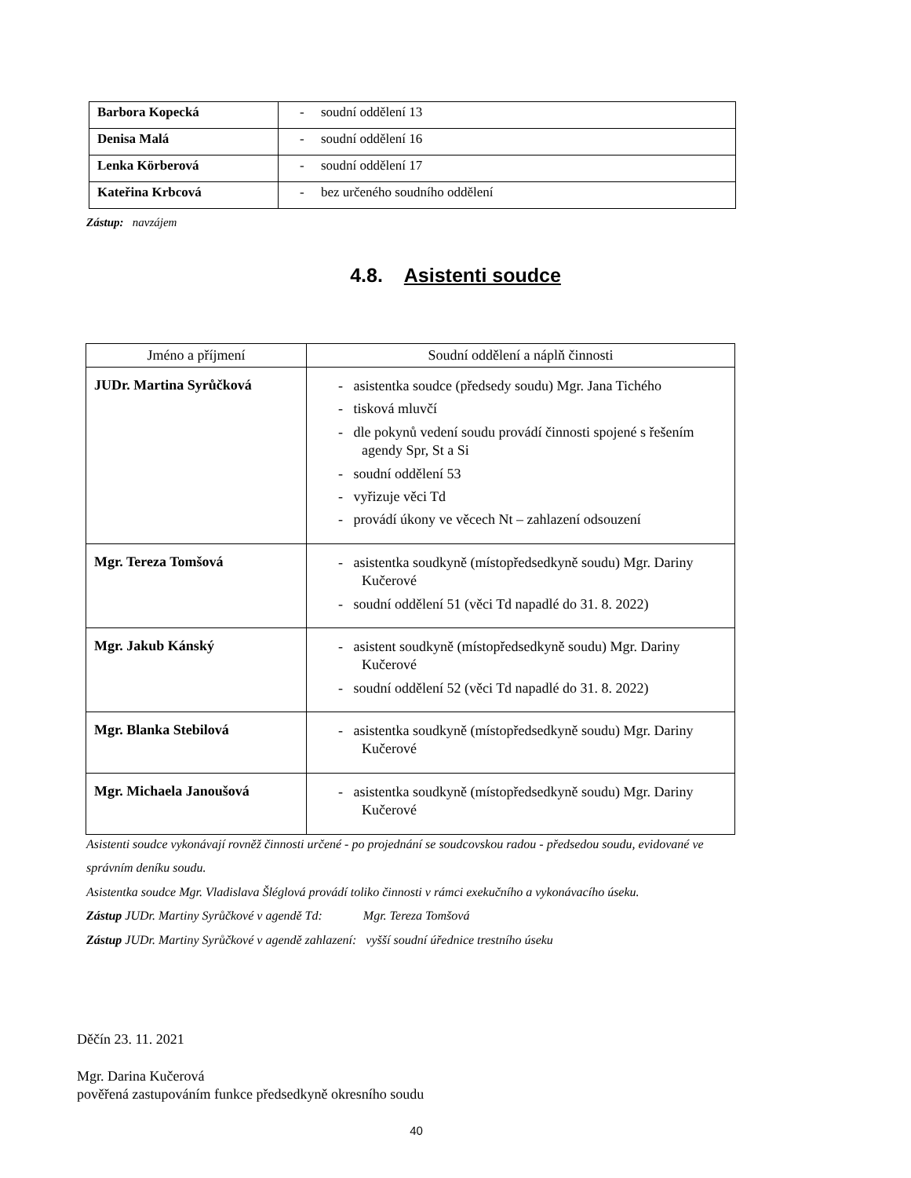| Barbora Kopecká | - soudní oddělení 13 |
| Denisa Malá | - soudní oddělení 16 |
| Lenka Körberová | - soudní oddělení 17 |
| Kateřina Krbcová | - bez určeného soudního oddělení |
Zástup: navzájem
4.8. Asistenti soudce
| Jméno a příjmení | Soudní oddělení a náplň činnosti |
| --- | --- |
| JUDr. Martina Syrůčková | - asistentka soudce (předsedy soudu) Mgr. Jana Tichého - tisková mluvčí - dle pokynů vedení soudu provádí činnosti spojené s řešením agendy Spr, St a Si - soudní oddělení 53 - vyřizuje věci Td - provádí úkony ve věcech Nt – zahlazení odsouzení |
| Mgr. Tereza Tomšová | - asistentka soudkyně (místopředsedkyně soudu) Mgr. Dariny Kučerové - soudní oddělení 51 (věci Td napadlé do 31. 8. 2022) |
| Mgr. Jakub Kánský | - asistent soudkyně (místopředsedkyně soudu) Mgr. Dariny Kučerové - soudní oddělení 52 (věci Td napadlé do 31. 8. 2022) |
| Mgr. Blanka Stebilová | - asistentka soudkyně (místopředsedkyně soudu) Mgr. Dariny Kučerové |
| Mgr. Michaela Janoušová | - asistentka soudkyně (místopředsedkyně soudu) Mgr. Dariny Kučerové |
Asistenti soudce vykonávají rovněž činnosti určené - po projednání se soudcovskou radou - předsedou soudu, evidované ve
správním deníku soudu.
Asistentka soudce Mgr. Vladislava Šléglová provádí toliko činnosti v rámci exekučního a vykonávacího úseku.
Zástup JUDr. Martiny Syrůčkové v agendě Td: Mgr. Tereza Tomšová
Zástup JUDr. Martiny Syrůčkové v agendě zahlazení: vyšší soudní úřednice trestního úseku
Děčín 23. 11. 2021
Mgr. Darina Kučerová
pověřená zastupováním funkce předsedkyně okresního soudu
40